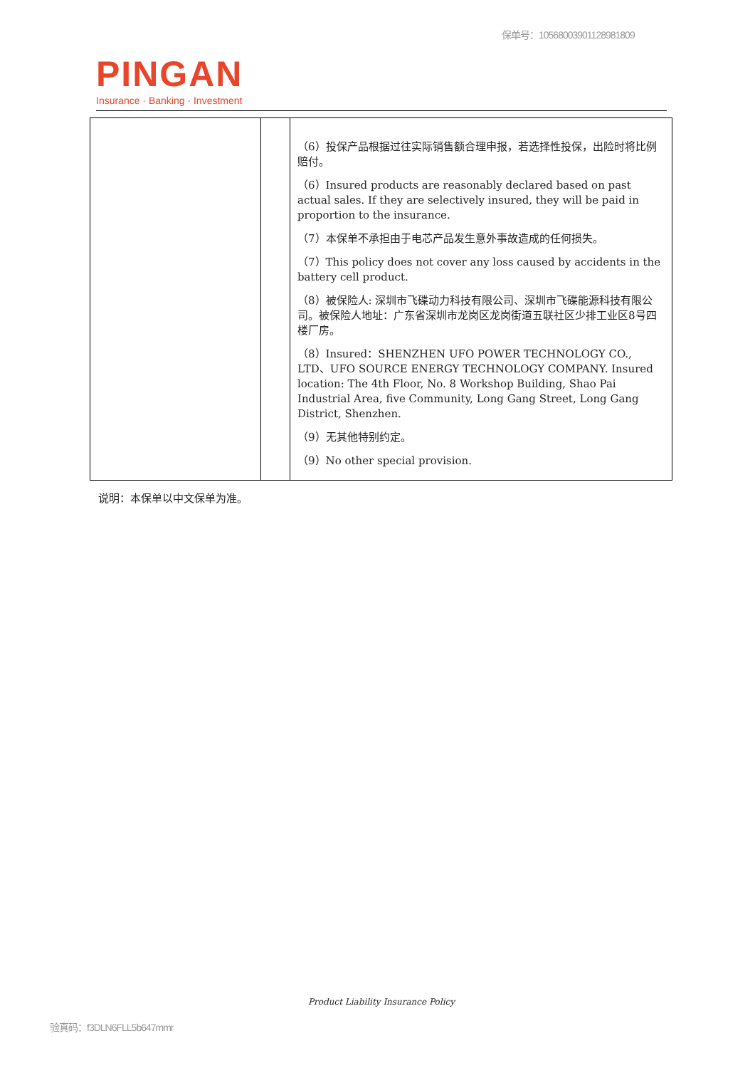保单号：10568003901128981809
PINGAN
Insurance · Banking · Investment
| | | （6）投保产品根据过往实际销售额合理申报，若选择性投保，出险时将比例赔付。 （6）Insured products are reasonably declared based on past actual sales. If they are selectively insured, they will be paid in proportion to the insurance. （7）本保单不承担由于电芯产品发生意外事故造成的任何损失。 （7）This policy does not cover any loss caused by accidents in the battery cell product. （8）被保险人: 深圳市飞碟动力科技有限公司、深圳市飞碟能源科技有限公司。被保险人地址：广东省深圳市龙岗区龙岗街道五联社区少排工业区8号四楼厂房。 （8）Insured：SHENZHEN UFO POWER TECHNOLOGY CO., LTD、UFO SOURCE ENERGY TECHNOLOGY COMPANY. Insured location: The 4th Floor, No. 8 Workshop Building, Shao Pai Industrial Area, five Community, Long Gang Street, Long Gang District, Shenzhen. （9）无其他特别约定。 （9）No other special provision. |
说明：本保单以中文保单为准。
Product Liability Insurance Policy
验真码：f3DLN6FLL5b647mmr